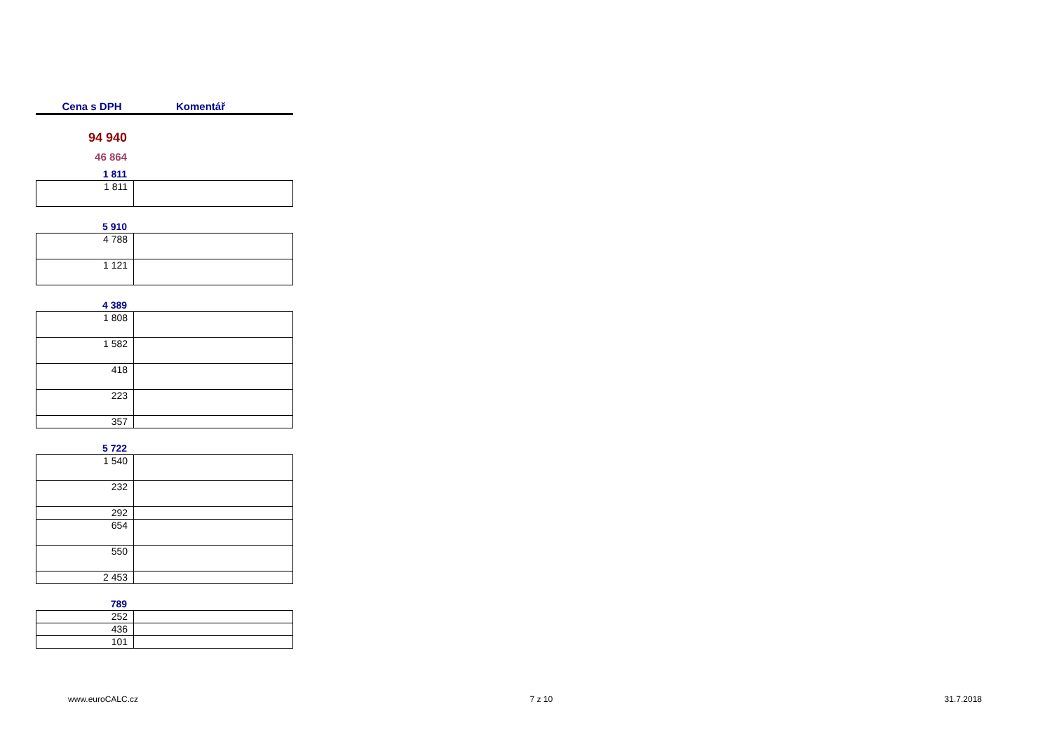Cena s DPH Komentář
94 940
46 864
1 811
| 1 811 | |
5 910
| 4 788 | |
| 1 121 | |
4 389
| 1 808 | |
| 1 582 | |
| 418 | |
| 223 | |
| 357 | |
5 722
| 1 540 | |
| 232 | |
| 292 | |
| 654 | |
| 550 | |
| 2 453 | |
789
| 252 | |
| 436 | |
| 101 | |
www.euroCALC.cz 7 z 10 31.7.2018